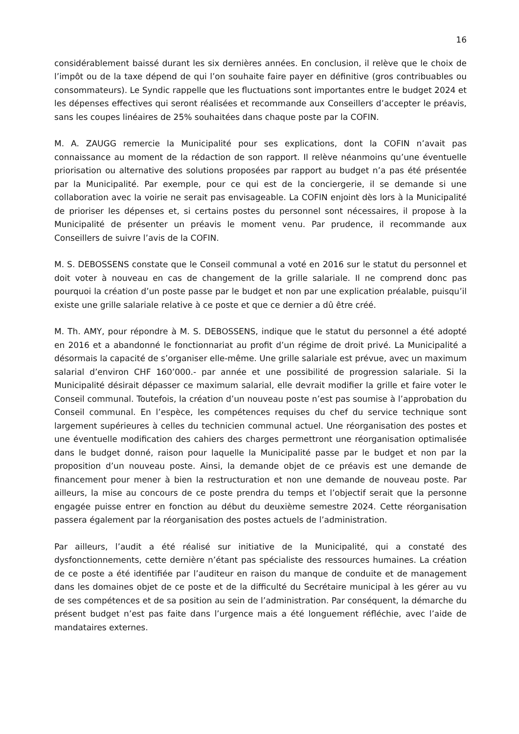16
considérablement baissé durant les six dernières années. En conclusion, il relève que le choix de l’impôt ou de la taxe dépend de qui l’on souhaite faire payer en définitive (gros contribuables ou consommateurs). Le Syndic rappelle que les fluctuations sont importantes entre le budget 2024 et les dépenses effectives qui seront réalisées et recommande aux Conseillers d’accepter le préavis, sans les coupes linéaires de 25% souhaitées dans chaque poste par la COFIN.
M. A. ZAUGG remercie la Municipalité pour ses explications, dont la COFIN n’avait pas connaissance au moment de la rédaction de son rapport. Il relève néanmoins qu’une éventuelle priorisation ou alternative des solutions proposées par rapport au budget n’a pas été présentée par la Municipalité. Par exemple, pour ce qui est de la conciergerie, il se demande si une collaboration avec la voirie ne serait pas envisageable. La COFIN enjoint dès lors à la Municipalité de prioriser les dépenses et, si certains postes du personnel sont nécessaires, il propose à la Municipalité de présenter un préavis le moment venu. Par prudence, il recommande aux Conseillers de suivre l’avis de la COFIN.
M. S. DEBOSSENS constate que le Conseil communal a voté en 2016 sur le statut du personnel et doit voter à nouveau en cas de changement de la grille salariale. Il ne comprend donc pas pourquoi la création d’un poste passe par le budget et non par une explication préalable, puisqu’il existe une grille salariale relative à ce poste et que ce dernier a dû être créé.
M. Th. AMY, pour répondre à M. S. DEBOSSENS, indique que le statut du personnel a été adopté en 2016 et a abandonné le fonctionnariat au profit d’un régime de droit privé. La Municipalité a désormais la capacité de s’organiser elle-même. Une grille salariale est prévue, avec un maximum salarial d’environ CHF 160’000.- par année et une possibilité de progression salariale. Si la Municipalité désirait dépasser ce maximum salarial, elle devrait modifier la grille et faire voter le Conseil communal. Toutefois, la création d’un nouveau poste n’est pas soumise à l’approbation du Conseil communal. En l’espèce, les compétences requises du chef du service technique sont largement supérieures à celles du technicien communal actuel. Une réorganisation des postes et une éventuelle modification des cahiers des charges permettront une réorganisation optimalisée dans le budget donné, raison pour laquelle la Municipalité passe par le budget et non par la proposition d’un nouveau poste. Ainsi, la demande objet de ce préavis est une demande de financement pour mener à bien la restructuration et non une demande de nouveau poste. Par ailleurs, la mise au concours de ce poste prendra du temps et l’objectif serait que la personne engagée puisse entrer en fonction au début du deuxième semestre 2024. Cette réorganisation passera également par la réorganisation des postes actuels de l’administration.
Par ailleurs, l’audit a été réalisé sur initiative de la Municipalité, qui a constaté des dysfonctionnements, cette dernière n’étant pas spécialiste des ressources humaines. La création de ce poste a été identifiée par l’auditeur en raison du manque de conduite et de management dans les domaines objet de ce poste et de la difficulté du Secrétaire municipal à les gérer au vu de ses compétences et de sa position au sein de l’administration. Par conséquent, la démarche du présent budget n’est pas faite dans l’urgence mais a été longuement réfléchie, avec l’aide de mandataires externes.